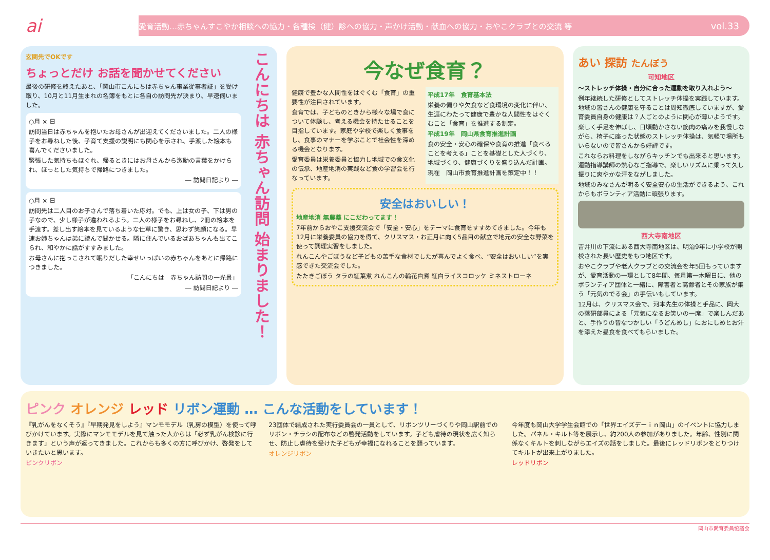ai
愛育活動…赤ちゃんすこやか相談への協力・各種検（健）診への協力・声かけ活動・献血への協力・おやこクラブとの交流 等
vol.33
玄関先でOKです
ちょっとだけ お話を聞かせてください
最後の研修を終えたあと、「岡山市こんにちは赤ちゃん事業従事者証」を受け取り、10月と11月生まれの名簿をもとに各自の訪問先が決まり、早速伺いました。
○月 × 日
訪問当日は赤ちゃんを抱いたお母さんが出迎えてくださいました。二人の様子をお尋ねした後、子育て支援の説明にも関心を示され、手渡した絵本も喜んでくださいました。
緊張した気持ちもほぐれ、帰るときにはお母さんから激励の言葉をかけられ、ほっとした気持ちで帰路につきました。
― 訪問日記より ―
○月 × 日
訪問先は二人目のお子さんで落ち着いた応対。でも、上は女の子、下は男の子なので、少し様子が違われるよう。二人の様子をお尋ねし、2冊の絵本を手渡す。差し出す絵本を見ているような仕草に驚き、思わず笑顔になる。早速お姉ちゃんは弟に読んで聞かせる。隣に住んでいるおばあちゃんも出てこられ、和やかに話がすすみました。
お母さんに抱っこされて眠りだした幸せいっぱいの赤ちゃんをあとに帰路につきました。
「こんにちは　赤ちゃん訪問の一光景」
― 訪問日記より ―
こんにちは 赤ちゃん訪問 始まりました！
今なぜ食育？
健康で豊かな人間性をはぐくむ「食育」の重要性が注目されています。
食育では、子どものときから様々な場で食について体験し、考える機会を持たせることを目指しています。家庭や学校で楽しく食事をし、食事のマナーを学ぶことで社会性を深める機会となります。
愛育委員は栄養委員と協力し地域での食文化の伝承、地産地消の実践など食の学習会を行なっています。
平成17年　食育基本法
栄養の偏りや欠食など食環境の変化に伴い、生涯にわたって健康で豊かな人間性をはぐくむこと「食育」を推進する制定。
平成19年　岡山県食育推進計画
食の安全・安心の確保や食育の推進「食べることを考える」ことを基礎とした人づくり、地域づくり、健康づくりを盛り込んだ計画。
現在　岡山市食育推進計画を策定中！！
安全はおいしい！
地産地消 無農薬 にこだわってます！
7年前からおやこ支援交流会で「安全・安心」をテーマに食育をすすめてきました。今年も12月に栄養委員の協力を得て、クリスマス・お正月に向く5品目の献立で地元の安全な野菜を使って調理実習をしました。
れんこんやごぼうなど子どもの苦手な食材でしたが喜んでよく食べ、“安全はおいしい”を実感できた交流会でした。
たたきごぼう タラの紅葉煮 れんこんの輪花白煮 紅白ライスコロッケ ミネストローネ
あい 探訪 たんぼう
可知地区
～ストレッチ体操・自分に合った運動を取り入れよう～
例年継続した研修としてストレッチ体操を実践しています。地域の皆さんの健康を守ることは周知徹底していますが、愛育委員自身の健康は？人ごとのように関心が薄いようです。
楽しく手足を伸ばし、日頃動かさない筋肉の痛みを我慢しながら、椅子に座った状態のストレッチ体操は、気軽で場所もいらないので皆さんから好評です。
これならお料理をしながらキッチンでも出来ると思います。運動指導講師の熱心なご指導で、楽しいリズムに乗って久し振りに爽やかな汗をながしました。
地域のみなさんが明るく安全安心の生活ができるよう、これからもボランティア活動に頑張ります。
西大寺南地区
吉井川の下流にある西大寺南地区は、明治9年に小学校が開校された長い歴史をもつ地区です。
おやこクラブや老人クラブとの交流会を年5回もっていますが、愛育活動の一環として8年間、毎月第一木曜日に、他のボランティア団体と一緒に、障害者と高齢者とその家族が集う「元気のでる会」の手伝いもしています。
12月は、クリスマス会で、河本先生の体操と手品に、岡大の落研部員による「元気になるお笑いの一席」で楽しんだあと、手作りの昔なつかしい「うどんめし」におにしめとお汁を添えた昼食を食べてもらいました。
ピンク オレンジ レッド リボン運動 … こんな活動をしています！
『乳がんをなくそう』『早期発見をしよう』マンモモデル（乳房の模型）を使って呼びかけています。実際にマンモモデルを見て触った人からは「必ず乳がん検診に行きます」という声が返ってきました。これからも多くの方に呼びかけ、啓発をしていきたいと思います。
ピンクリボン
23団体で結成された実行委員会の一員として、リボンツリーづくりや岡山駅前でのリボン・チラシの配布などの啓発活動をしています。子ども虐待の現状を広く知らせ、防止し虐待を受けた子どもが幸福になれることを願っています。
オレンジリボン
今年度も岡山大学学生会館での「世界エイズデーｉｎ岡山」のイベントに協力しました。パネル・キルト等を展示し、約200人の参加がありました。年齢、性別に関係なくキルトを刺しながらエイズの話をしました。最後にレッドリボンをとりつけてキルトが出来上がりました。
レッドリボン
岡山市愛育委員協議会